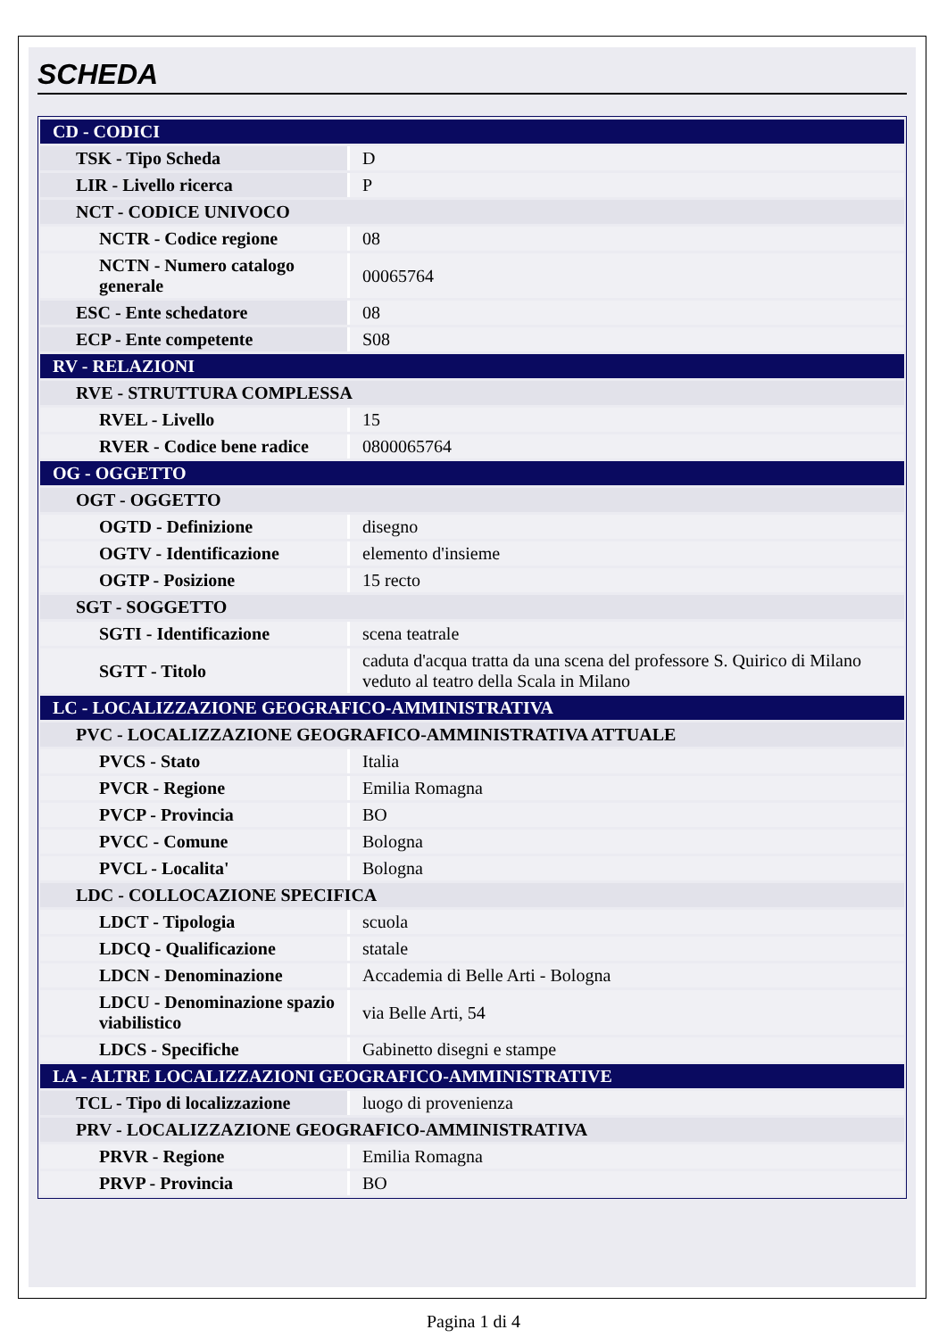SCHEDA
| CD - CODICI | |
| TSK - Tipo Scheda | D |
| LIR - Livello ricerca | P |
| NCT - CODICE UNIVOCO | |
| NCTR - Codice regione | 08 |
| NCTN - Numero catalogo generale | 00065764 |
| ESC - Ente schedatore | 08 |
| ECP - Ente competente | S08 |
| RV - RELAZIONI | |
| RVE - STRUTTURA COMPLESSA | |
| RVEL - Livello | 15 |
| RVER - Codice bene radice | 0800065764 |
| OG - OGGETTO | |
| OGT - OGGETTO | |
| OGTD - Definizione | disegno |
| OGTV - Identificazione | elemento d'insieme |
| OGTP - Posizione | 15 recto |
| SGT - SOGGETTO | |
| SGTI - Identificazione | scena teatrale |
| SGTT - Titolo | caduta d'acqua tratta da una scena del professore S. Quirico di Milano veduto al teatro della Scala in Milano |
| LC - LOCALIZZAZIONE GEOGRAFICO-AMMINISTRATIVA | |
| PVC - LOCALIZZAZIONE GEOGRAFICO-AMMINISTRATIVA ATTUALE | |
| PVCS - Stato | Italia |
| PVCR - Regione | Emilia Romagna |
| PVCP - Provincia | BO |
| PVCC - Comune | Bologna |
| PVCL - Localita' | Bologna |
| LDC - COLLOCAZIONE SPECIFICA | |
| LDCT - Tipologia | scuola |
| LDCQ - Qualificazione | statale |
| LDCN - Denominazione | Accademia di Belle Arti - Bologna |
| LDCU - Denominazione spazio viabilistico | via Belle Arti, 54 |
| LDCS - Specifiche | Gabinetto disegni e stampe |
| LA - ALTRE LOCALIZZAZIONI GEOGRAFICO-AMMINISTRATIVE | |
| TCL - Tipo di localizzazione | luogo di provenienza |
| PRV - LOCALIZZAZIONE GEOGRAFICO-AMMINISTRATIVA | |
| PRVR - Regione | Emilia Romagna |
| PRVP - Provincia | BO |
Pagina 1 di 4